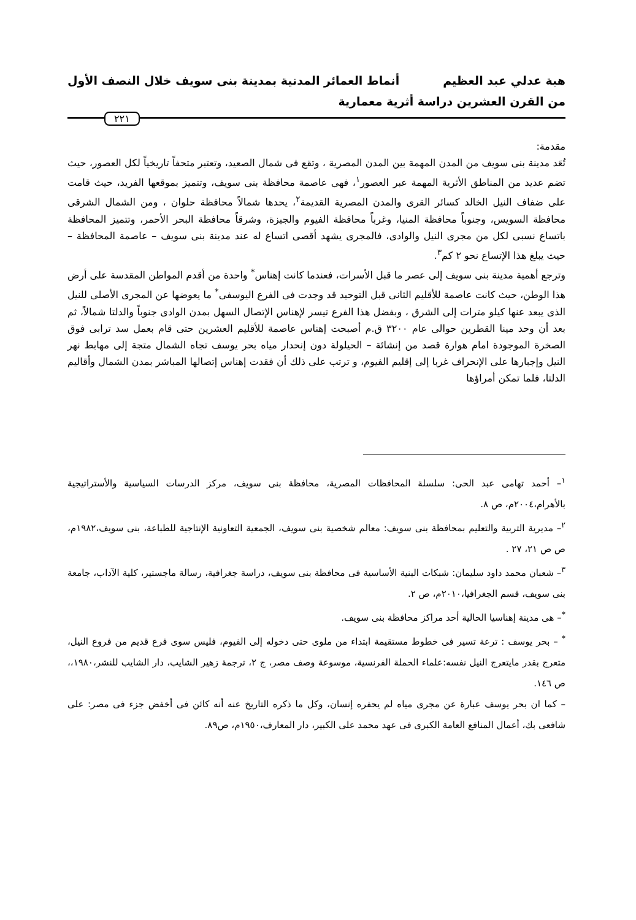هبة عدلي عبد العظيم أنماط العمائر المدنية بمدينة بنى سويف خلال النصف الأول
من القرن العشرين دراسة أثرية معمارية
٢٢١
مقدمة:
تُعَد مدينة بنى سويف من المدن المهمة بين المدن المصرية ، وتقع فى شمال الصعيد، وتعتبر متحفاً تاريخياً لكل العصور، حيث تضم عديد من المناطق الأثرية المهمة عبر العصور<sup>١</sup>، فهى عاصمة محافظة بنى سويف، وتتميز بموقعها الفريد، حيث قامت على ضفاف النيل الخالد كسائر القرى والمدن المصرية القديمة<sup>٢</sup>، يحدها شمالاً محافظة حلوان ، ومن الشمال الشرقى محافظة السويس، وجنوباً محافظة المنيا، وغرباً محافظة الفيوم والجيزة، وشرقاً محافظة البحر الأحمر، وتتميز المحافظة باتساع نسبى لكل من مجرى النيل والوادى، فالمجرى يشهد أقصى اتساع له عند مدينة بنى سويف – عاصمة المحافظة – حيث يبلغ هذا الإتساع نحو ٢ كم<sup>٣</sup>.
وترجع أهمية مدينة بنى سويف إلى عصر ما قبل الأسرات، فعندما كانت إهناس<sup>*</sup> واحدة من أقدم المواطن المقدسة على أرض هذا الوطن، حيث كانت عاصمة للأقليم الثانى قبل التوحيد قد وجدت فى الفرع اليوسفى<sup>*</sup> ما يعوضها عن المجرى الأصلى للنيل الذى يبعد عنها كيلو مترات إلى الشرق ، وبفضل هذا الفرع تيسر لإهناس الإتصال السهل بمدن الوادى جنوباً والدلتا شمالاً، ثم بعد أن وحد مينا القطرين حوالى عام ٣٢٠٠ ق.م أصبحت إهناس عاصمة للأقليم العشرين حتى قام بعمل سد ترابى فوق الصخرة الموجودة امام هوارة قصد من إنشائة – الحيلولة دون إنحدار مياه بحر يوسف تجاه الشمال متجة إلى مهابط نهر النيل وإجبارها على الإنحراف غربا إلى إقليم الفيوم، و ترتب على ذلك أن فقدت إهناس إتصالها المباشر بمدن الشمال وأقاليم الدلتا، فلما تمكن أمراؤها
<sup>١</sup>– أحمد تهامى عبد الحى: سلسلة المحافظات المصرية، محافظة بنى سويف، مركز الدرسات السياسية والأستراتيجية بالأهرام،٢٠٠٤م، ص ٨.
<sup>٢</sup>– مديرية التربية والتعليم بمحافظة بنى سويف: معالم شخصية بنى سويف، الجمعية التعاونية الإنتاجية للطباعة، بنى سويف،١٩٨٢م، ص ص ٢١، ٢٧ .
<sup>٣</sup>– شعبان محمد داود سليمان: شبكات البنية الأساسية فى محافظة بنى سويف، دراسة جغرافية، رسالة ماجستير، كلية الآداب، جامعة بنى سويف، قسم الجغرافيا،٢٠١٠م، ص ٢.
<sup>*</sup>– هى مدينة إهناسيا الحالية أحد مراكز محافظة بنى سويف.
<sup>*</sup> – بحر يوسف : ترعة تسير فى خطوط مستقيمة ابتداء من ملوى حتى دخوله إلى الفيوم، فليس سوى فرع قديم من فروع النيل، متعرج بقدر مايتعرج النيل نفسه:علماء الحملة الفرنسية، موسوعة وصف مصر، ج ٢، ترجمة زهير الشايب، دار الشايب للنشر،١٩٨٠،، ص ١٤٦.
– كما ان بحر يوسف عبارة عن مجرى مياه لم يحفره إنسان، وكل ما ذكره التاريخ عنه أنه كائن فى أخفض جزء فى مصر: على شافعى بك، أعمال المنافع العامة الكبرى فى عهد محمد على الكبير، دار المعارف،١٩٥٠م، ص٨٩.